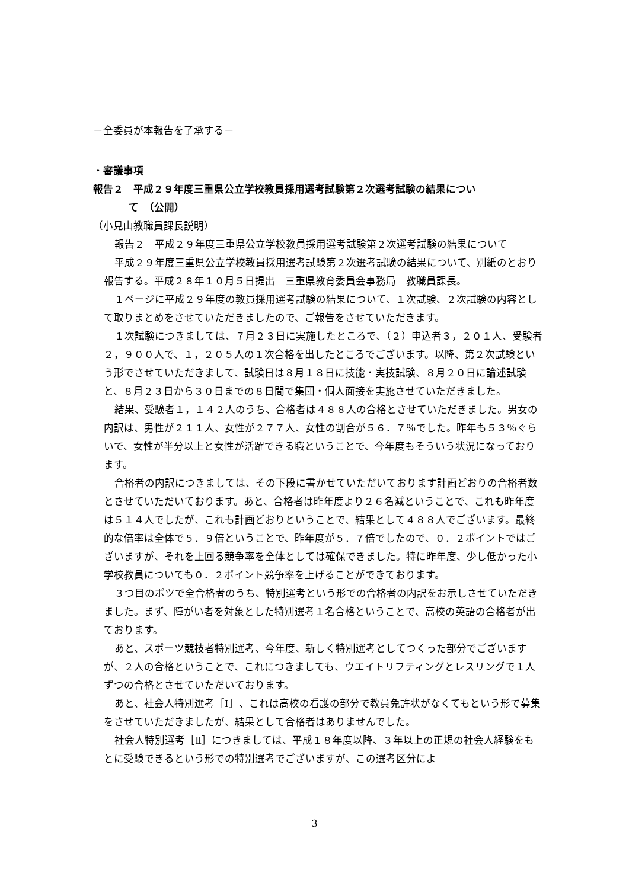－全委員が本報告を了承する－
・審議事項
報告２　平成２９年度三重県公立学校教員採用選考試験第２次選考試験の結果につい
て　（公開）
（小見山教職員課長説明）
報告２　平成２９年度三重県公立学校教員採用選考試験第２次選考試験の結果について
平成２９年度三重県公立学校教員採用選考試験第２次選考試験の結果について、別紙のとおり報告する。平成２８年１０月５日提出　三重県教育委員会事務局　教職員課長。
１ページに平成２９年度の教員採用選考試験の結果について、１次試験、２次試験の内容として取りまとめをさせていただきましたので、ご報告をさせていただきます。
１次試験につきましては、７月２３日に実施したところで、（２）申込者３，２０１人、受験者２，９００人で、１，２０５人の１次合格を出したところでございます。以降、第２次試験という形でさせていただきまして、試験日は８月１８日に技能・実技試験、８月２０日に論述試験と、８月２３日から３０日までの８日間で集団・個人面接を実施させていただきました。
結果、受験者１，１４２人のうち、合格者は４８８人の合格とさせていただきました。男女の内訳は、男性が２１１人、女性が２７７人、女性の割合が５６．７％でした。昨年も５３％ぐらいで、女性が半分以上と女性が活躍できる職ということで、今年度もそういう状況になっております。
合格者の内訳につきましては、その下段に書かせていただいております計画どおりの合格者数とさせていただいております。あと、合格者は昨年度より２６名減ということで、これも昨年度は５１４人でしたが、これも計画どおりということで、結果として４８８人でございます。最終的な倍率は全体で５．９倍ということで、昨年度が５．７倍でしたので、０．２ポイントではございますが、それを上回る競争率を全体としては確保できました。特に昨年度、少し低かった小学校教員についても０．２ポイント競争率を上げることができております。
３つ目のポツで全合格者のうち、特別選考という形での合格者の内訳をお示しさせていただきました。まず、障がい者を対象とした特別選考１名合格ということで、高校の英語の合格者が出ております。
あと、スポーツ競技者特別選考、今年度、新しく特別選考としてつくった部分でございますが、２人の合格ということで、これにつきましても、ウエイトリフティングとレスリングで１人ずつの合格とさせていただいております。
あと、社会人特別選考［Ⅰ］、これは高校の看護の部分で教員免許状がなくてもという形で募集をさせていただきましたが、結果として合格者はありませんでした。
社会人特別選考［Ⅱ］につきましては、平成１８年度以降、３年以上の正規の社会人経験をもとに受験できるという形での特別選考でございますが、この選考区分によ
3